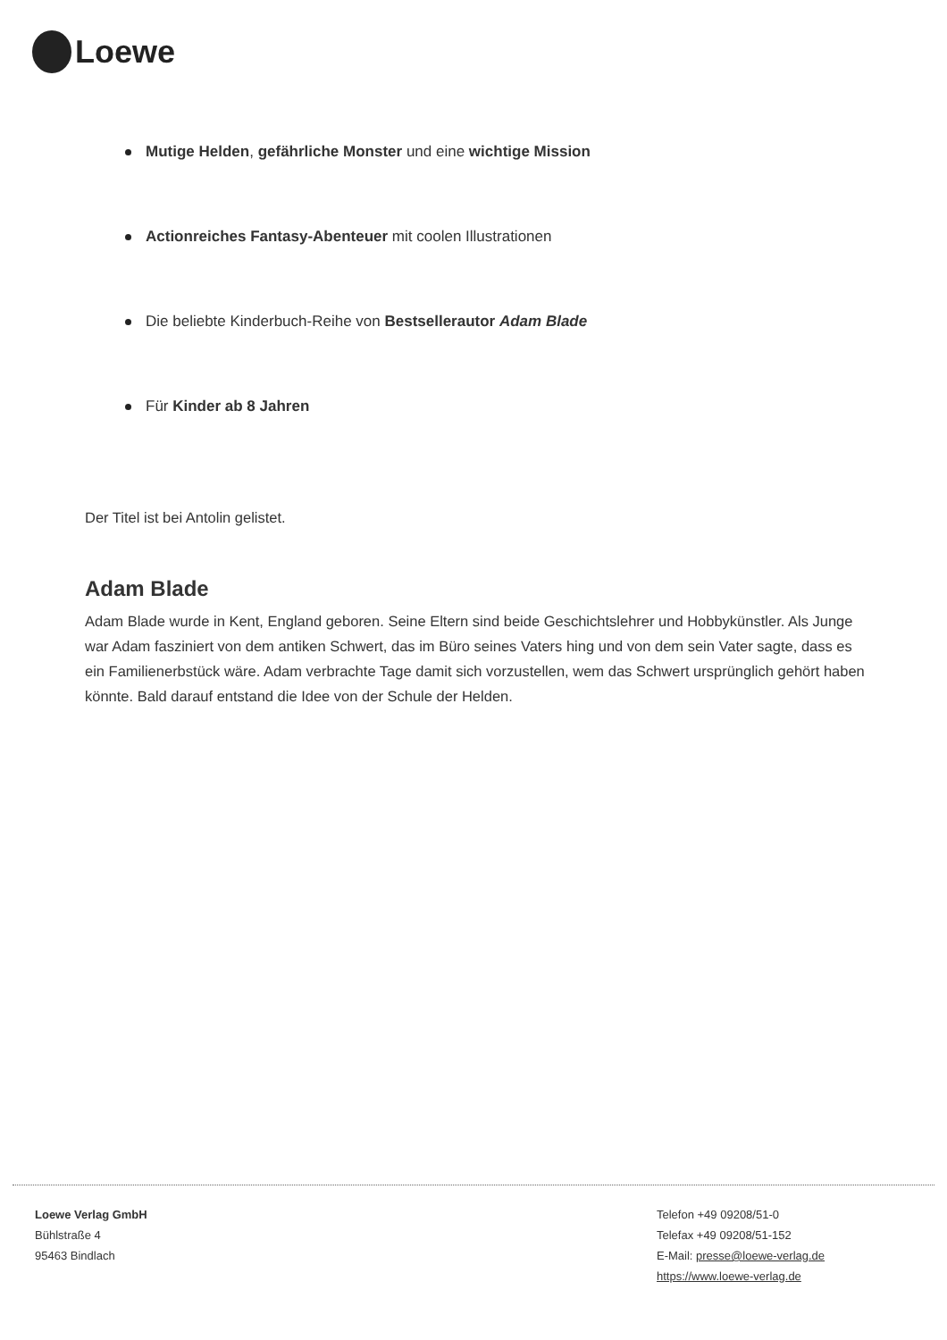Loewe
Mutige Helden, gefährliche Monster und eine wichtige Mission
Actionreiches Fantasy-Abenteuer mit coolen Illustrationen
Die beliebte Kinderbuch-Reihe von Bestsellerautor Adam Blade
Für Kinder ab 8 Jahren
Der Titel ist bei Antolin gelistet.
Adam Blade
Adam Blade wurde in Kent, England geboren. Seine Eltern sind beide Geschichtslehrer und Hobbykünstler. Als Junge war Adam fasziniert von dem antiken Schwert, das im Büro seines Vaters hing und von dem sein Vater sagte, dass es ein Familienerbstück wäre. Adam verbrachte Tage damit sich vorzustellen, wem das Schwert ursprünglich gehört haben könnte. Bald darauf entstand die Idee von der Schule der Helden.
Loewe Verlag GmbH
Bühlstraße 4
95463 Bindlach
Telefon +49 09208/51-0
Telefax +49 09208/51-152
E-Mail: presse@loewe-verlag.de
https://www.loewe-verlag.de